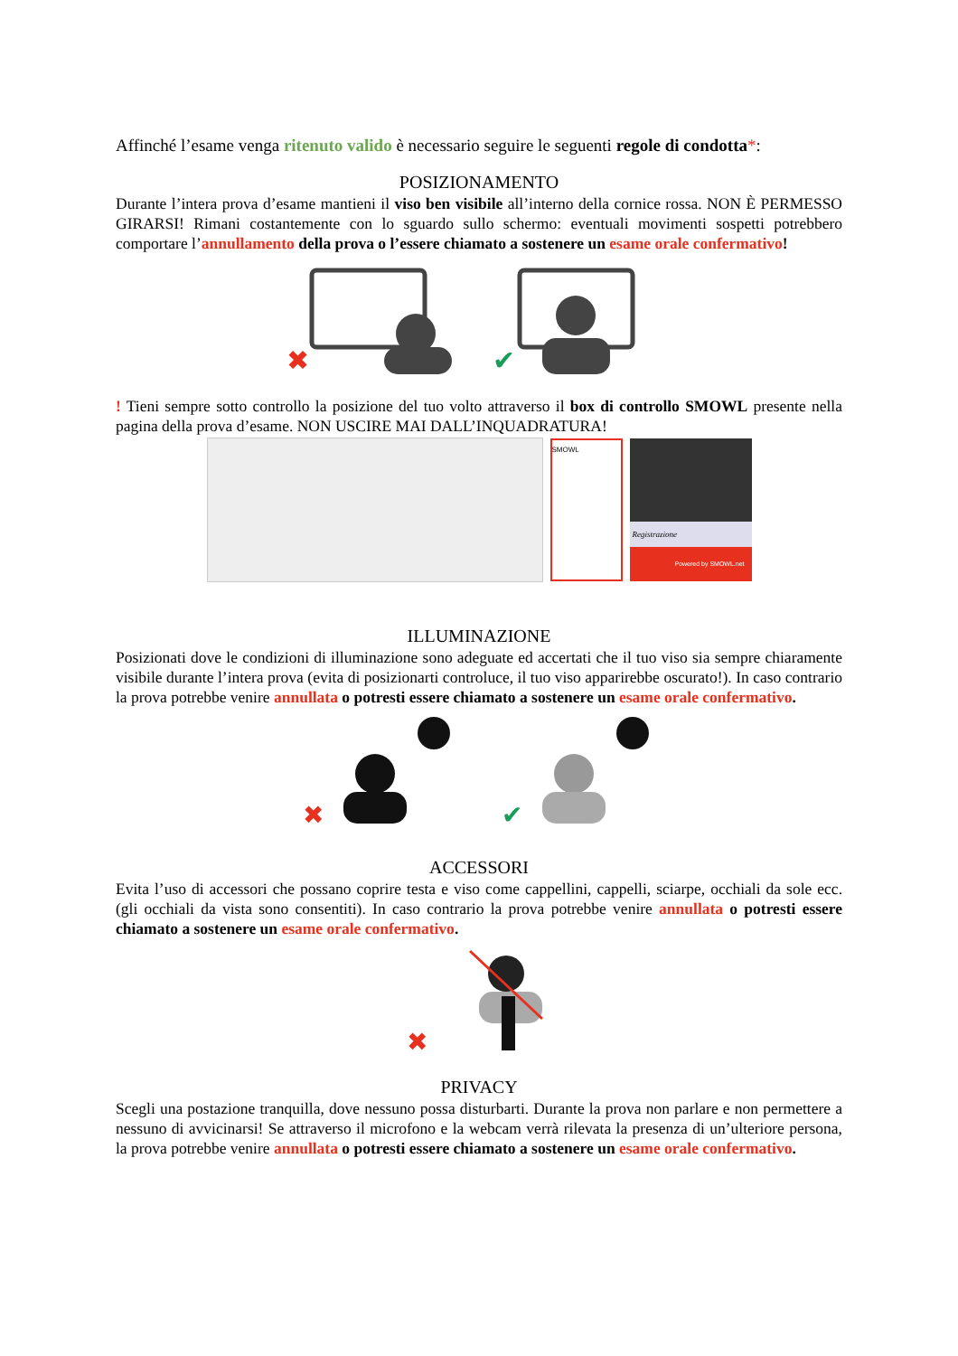Affinché l’esame venga ritenuto valido è necessario seguire le seguenti regole di condotta*:
POSIZIONAMENTO
Durante l’intera prova d’esame mantieni il viso ben visibile all’interno della cornice rossa. NON È PERMESSO GIRARSI! Rimani costantemente con lo sguardo sullo schermo: eventuali movimenti sospetti potrebbero comportare l’annullamento della prova o l’essere chiamato a sostenere un esame orale confermativo!
✖
✔
! Tieni sempre sotto controllo la posizione del tuo volto attraverso il box di controllo SMOWL presente nella pagina della prova d’esame. NON USCIRE MAI DALL’INQUADRATURA!
SMOWL
Registrazione
Powered by SMOWL.net
ILLUMINAZIONE
Posizionati dove le condizioni di illuminazione sono adeguate ed accertati che il tuo viso sia sempre chiaramente visibile durante l’intera prova (evita di posizionarti controluce, il tuo viso apparirebbe oscurato!). In caso contrario la prova potrebbe venire annullata o potresti essere chiamato a sostenere un esame orale confermativo.
✖
✔
ACCESSORI
Evita l’uso di accessori che possano coprire testa e viso come cappellini, cappelli, sciarpe, occhiali da sole ecc. (gli occhiali da vista sono consentiti). In caso contrario la prova potrebbe venire annullata o potresti essere chiamato a sostenere un esame orale confermativo.
✖
PRIVACY
Scegli una postazione tranquilla, dove nessuno possa disturbarti. Durante la prova non parlare e non permettere a nessuno di avvicinarsi! Se attraverso il microfono e la webcam verrà rilevata la presenza di un’ulteriore persona, la prova potrebbe venire annullata o potresti essere chiamato a sostenere un esame orale confermativo.